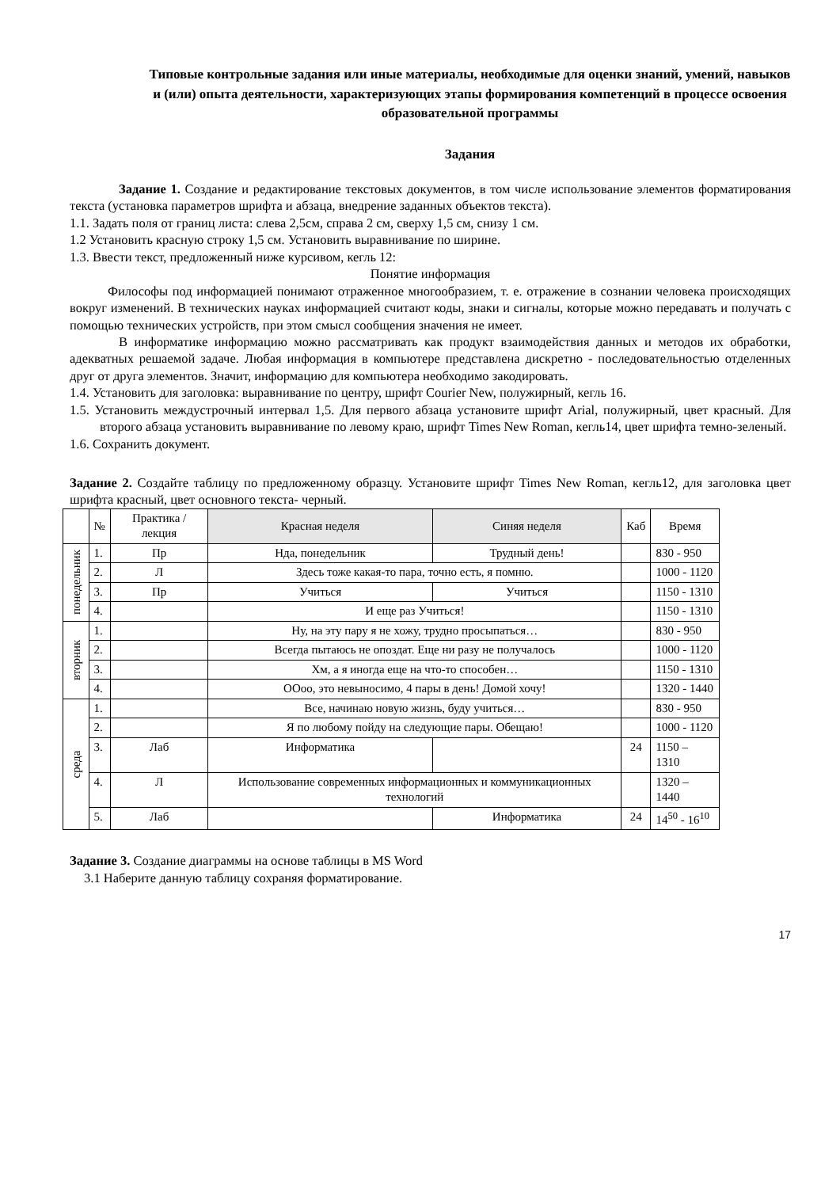Типовые контрольные задания или иные материалы, необходимые для оценки знаний, умений, навыков и (или) опыта деятельности, характеризующих этапы формирования компетенций в процессе освоения образовательной программы
Задания
Задание 1. Создание и редактирование текстовых документов, в том числе использование элементов форматирования текста (установка параметров шрифта и абзаца, внедрение заданных объектов текста).
1.1. Задать поля от границ листа: слева 2,5см, справа 2 см, сверху 1,5 см, снизу 1 см.
1.2 Установить красную строку 1,5 см. Установить выравнивание по ширине.
1.3. Ввести текст, предложенный ниже курсивом, кегль 12:
Понятие информация
Философы под информацией понимают отраженное многообразием, т. е. отражение в сознании человека происходящих вокруг изменений. В технических науках информацией считают коды, знаки и сигналы, которые можно передавать и получать с помощью технических устройств, при этом смысл сообщения значения не имеет.
В информатике информацию можно рассматривать как продукт взаимодействия данных и методов их обработки, адекватных решаемой задаче. Любая информация в компьютере представлена дискретно - последовательностью отделенных друг от друга элементов. Значит, информацию для компьютера необходимо закодировать.
1.4. Установить для заголовка: выравнивание по центру, шрифт Courier New, полужирный, кегль 16.
1.5. Установить междустрочный интервал 1,5. Для первого абзаца установите шрифт Arial, полужирный, цвет красный. Для второго абзаца установить выравнивание по левому краю, шрифт Times New Roman, кегль14, цвет шрифта темно-зеленый.
1.6. Сохранить документ.
Задание 2. Создайте таблицу по предложенному образцу. Установите шрифт Times New Roman, кегль12, для заголовка цвет шрифта красный, цвет основного текста- черный.
| | № | Практика /лекция | Красная неделя | Синяя неделя | Каб | Время |
| --- | --- | --- | --- | --- | --- | --- |
| понедельник | 1. | Пр | Нда, понедельник | Трудный день! | | 830 - 950 |
| | 2. | Л | Здесь тоже какая-то пара, точно есть, я помню. | | | 1000 - 1120 |
| | 3. | Пр | Учиться | Учиться | | 1150 - 1310 |
| | 4. | | И еще раз Учиться! | | | 1150 - 1310 |
| вторник | 1. | | Ну, на эту пару я не хожу, трудно просыпаться… | | | 830 - 950 |
| | 2. | | Всегда пытаюсь не опоздат. Еще ни разу не получалось | | | 1000 - 1120 |
| | 3. | | Хм, а я иногда еще на что-то способен… | | | 1150 - 1310 |
| | 4. | | ООоо, это невыносимо, 4 пары в день! Домой хочу! | | | 1320 - 1440 |
| среда | 1. | | Все, начинаю новую жизнь, буду учиться… | | | 830 - 950 |
| | 2. | | Я по любому пойду на следующие пары. Обещаю! | | | 1000 - 1120 |
| | 3. | Лаб | Информатика | | 24 | 1150 – 1310 |
| | 4. | Л | Использование современных информационных и коммуникационных технологий | | | 1320 – 1440 |
| | 5. | Лаб | | Информатика | 24 | 14<sup>50</sup> - 16<sup>10</sup> |
Задание 3. Создание диаграммы на основе таблицы в MS Word
3.1 Наберите данную таблицу сохраняя форматирование.
17